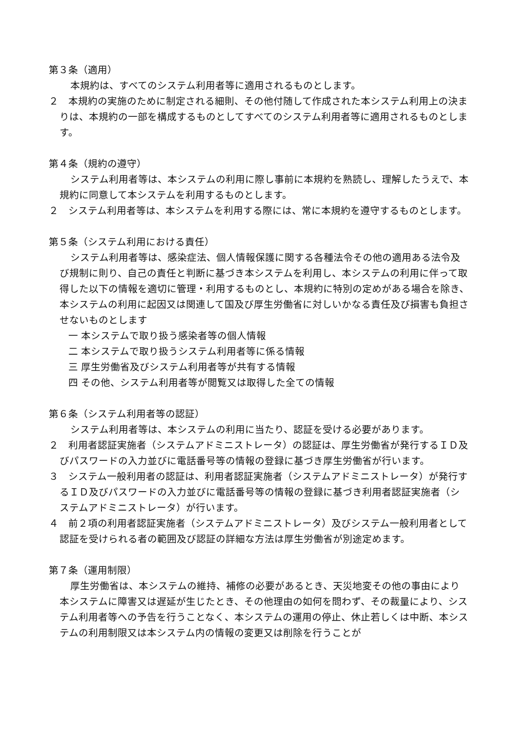第３条（適用）
本規約は、すべてのシステム利用者等に適用されるものとします。
２　本規約の実施のために制定される細則、その他付随して作成された本システム利用上の決まりは、本規約の一部を構成するものとしてすべてのシステム利用者等に適用されるものとします。
第４条（規約の遵守）
システム利用者等は、本システムの利用に際し事前に本規約を熟読し、理解したうえで、本規約に同意して本システムを利用するものとします。
２　システム利用者等は、本システムを利用する際には、常に本規約を遵守するものとします。
第５条（システム利用における責任）
システム利用者等は、感染症法、個人情報保護に関する各種法令その他の適用ある法令及び規制に則り、自己の責任と判断に基づき本システムを利用し、本システムの利用に伴って取得した以下の情報を適切に管理・利用するものとし、本規約に特別の定めがある場合を除き、本システムの利用に起因又は関連して国及び厚生労働省に対しいかなる責任及び損害も負担させないものとします
一 本システムで取り扱う感染者等の個人情報
二 本システムで取り扱うシステム利用者等に係る情報
三 厚生労働省及びシステム利用者等が共有する情報
四 その他、システム利用者等が閲覧又は取得した全ての情報
第６条（システム利用者等の認証）
システム利用者等は、本システムの利用に当たり、認証を受ける必要があります。
２　利用者認証実施者（システムアドミニストレータ）の認証は、厚生労働省が発行するＩＤ及びパスワードの入力並びに電話番号等の情報の登録に基づき厚生労働省が行います。
３　システム一般利用者の認証は、利用者認証実施者（システムアドミニストレータ）が発行するＩＤ及びパスワードの入力並びに電話番号等の情報の登録に基づき利用者認証実施者（システムアドミニストレータ）が行います。
４　前２項の利用者認証実施者（システムアドミニストレータ）及びシステム一般利用者として認証を受けられる者の範囲及び認証の詳細な方法は厚生労働省が別途定めます。
第７条（運用制限）
厚生労働省は、本システムの維持、補修の必要があるとき、天災地変その他の事由により本システムに障害又は遅延が生じたとき、その他理由の如何を問わず、その裁量により、システム利用者等への予告を行うことなく、本システムの運用の停止、休止若しくは中断、本システムの利用制限又は本システム内の情報の変更又は削除を行うことが